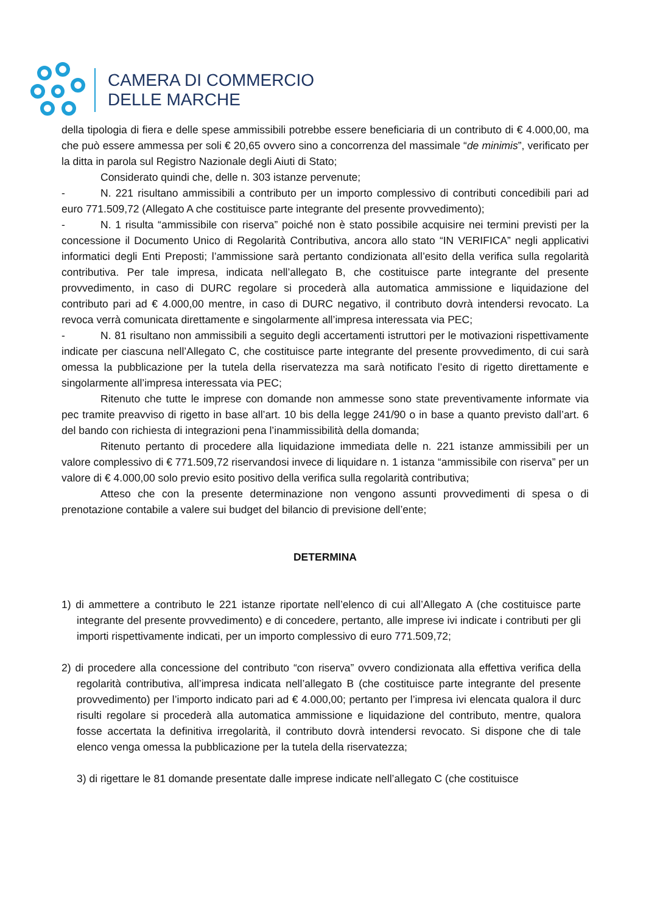CAMERA DI COMMERCIO
DELLE MARCHE
della tipologia di fiera e delle spese ammissibili potrebbe essere beneficiaria di un contributo di € 4.000,00, ma che può essere ammessa per soli € 20,65 ovvero sino a concorrenza del massimale “de minimis”, verificato per la ditta in parola sul Registro Nazionale degli Aiuti di Stato;
Considerato quindi che, delle n. 303 istanze pervenute;
- N. 221 risultano ammissibili a contributo per un importo complessivo di contributi concedibili pari ad euro 771.509,72 (Allegato A che costituisce parte integrante del presente provvedimento);
- N. 1 risulta “ammissibile con riserva” poiché non è stato possibile acquisire nei termini previsti per la concessione il Documento Unico di Regolarità Contributiva, ancora allo stato “IN VERIFICA” negli applicativi informatici degli Enti Preposti; l’ammissione sarà pertanto condizionata all’esito della verifica sulla regolarità contributiva. Per tale impresa, indicata nell’allegato B, che costituisce parte integrante del presente provvedimento, in caso di DURC regolare si procederà alla automatica ammissione e liquidazione del contributo pari ad € 4.000,00 mentre, in caso di DURC negativo, il contributo dovrà intendersi revocato. La revoca verrà comunicata direttamente e singolarmente all’impresa interessata via PEC;
- N. 81 risultano non ammissibili a seguito degli accertamenti istruttori per le motivazioni rispettivamente indicate per ciascuna nell’Allegato C, che costituisce parte integrante del presente provvedimento, di cui sarà omessa la pubblicazione per la tutela della riservatezza ma sarà notificato l’esito di rigetto direttamente e singolarmente all’impresa interessata via PEC;
Ritenuto che tutte le imprese con domande non ammesse sono state preventivamente informate via pec tramite preavviso di rigetto in base all’art. 10 bis della legge 241/90 o in base a quanto previsto dall’art. 6 del bando con richiesta di integrazioni pena l’inammissibilità della domanda;
Ritenuto pertanto di procedere alla liquidazione immediata delle n. 221 istanze ammissibili per un valore complessivo di € 771.509,72 riservandosi invece di liquidare n. 1 istanza “ammissibile con riserva” per un valore di € 4.000,00 solo previo esito positivo della verifica sulla regolarità contributiva;
Atteso che con la presente determinazione non vengono assunti provvedimenti di spesa o di prenotazione contabile a valere sui budget del bilancio di previsione dell’ente;
DETERMINA
1) di ammettere a contributo le 221 istanze riportate nell’elenco di cui all’Allegato A (che costituisce parte integrante del presente provvedimento) e di concedere, pertanto, alle imprese ivi indicate i contributi per gli importi rispettivamente indicati, per un importo complessivo di euro 771.509,72;
2) di procedere alla concessione del contributo “con riserva” ovvero condizionata alla effettiva verifica della regolarità contributiva, all’impresa indicata nell’allegato B (che costituisce parte integrante del presente provvedimento) per l’importo indicato pari ad € 4.000,00; pertanto per l’impresa ivi elencata qualora il durc risulti regolare si procederà alla automatica ammissione e liquidazione del contributo, mentre, qualora fosse accertata la definitiva irregolarità, il contributo dovrà intendersi revocato. Si dispone che di tale elenco venga omessa la pubblicazione per la tutela della riservatezza;
3) di rigettare le 81 domande presentate dalle imprese indicate nell’allegato C (che costituisce